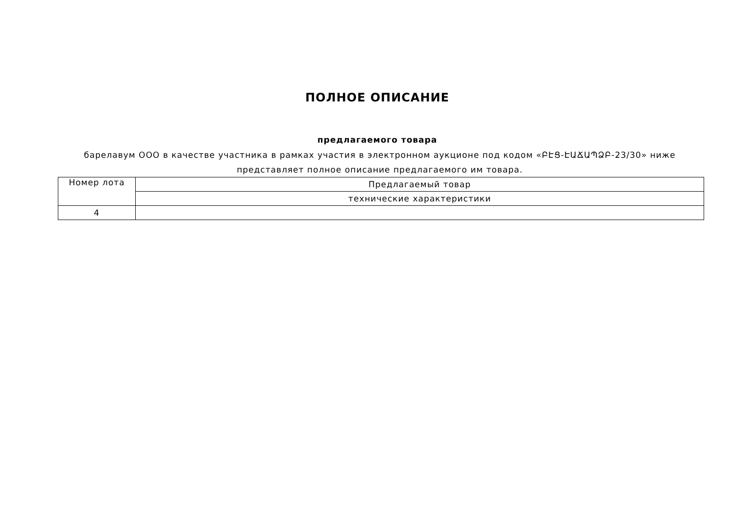ПОЛНОЕ ОПИСАНИЕ
предлагаемого товара
барелавум ООО в качестве участника в рамках участия в электронном аукционе под кодом «ԲԷՑ-ԷԱՃԱՊՁԲ-23/30» ниже представляет полное описание предлагаемого им товара.
| Номер лота | Предлагаемый товар |
| | технические характеристики |
| 4 | |